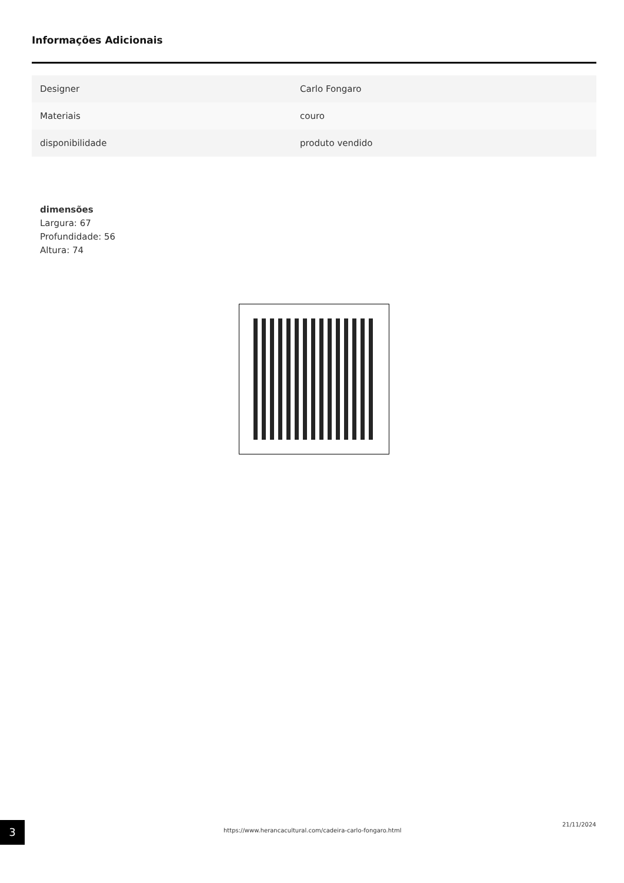Informações Adicionais
| Designer | Carlo Fongaro |
| Materiais | couro |
| disponibilidade | produto vendido |
dimensões
Largura: 67
Profundidade: 56
Altura: 74
3 https://www.herancacultural.com/cadeira-carlo-fongaro.html
21/11/2024